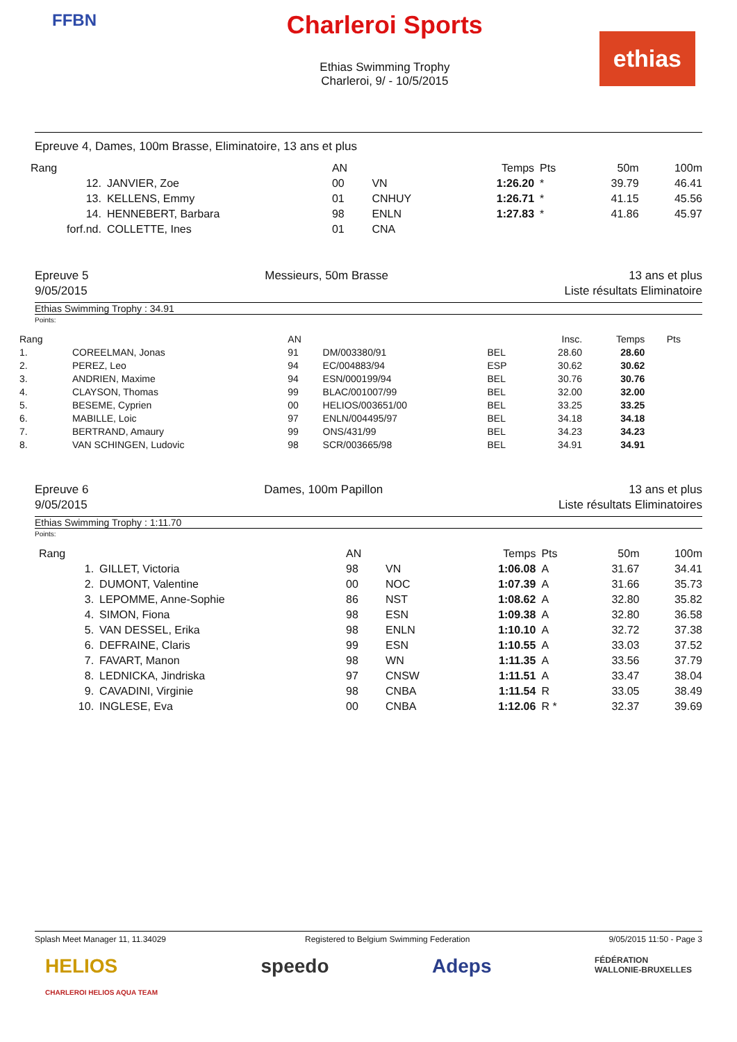FFBN
Charleroi Sports
Ethias Swimming Trophy
Charleroi, 9/ - 10/5/2015
ethias
Epreuve 4, Dames, 100m Brasse, Eliminatoire, 13 ans et plus
| Rang | | AN | | Temps | Pts | 50m | 100m |
| 12. | JANVIER, Zoe | 00 | VN | 1:26.20 | * | 39.79 | 46.41 |
| 13. | KELLENS, Emmy | 01 | CNHUY | 1:26.71 | * | 41.15 | 45.56 |
| 14. | HENNEBERT, Barbara | 98 | ENLN | 1:27.83 | * | 41.86 | 45.97 |
| forf.nd. | COLLETTE, Ines | 01 | CNA | | | | |
Epreuve 5
9/05/2015 Messieurs, 50m Brasse 13 ans et plus
Liste résultats Eliminatoire
Ethias Swimming Trophy : 34.91
Points:
| Rang | | AN | | | Insc. | Temps | Pts |
| 1. | COREELMAN, Jonas | 91 | DM/003380/91 | BEL | 28.60 | 28.60 | |
| 2. | PEREZ, Leo | 94 | EC/004883/94 | ESP | 30.62 | 30.62 | |
| 3. | ANDRIEN, Maxime | 94 | ESN/000199/94 | BEL | 30.76 | 30.76 | |
| 4. | CLAYSON, Thomas | 99 | BLAC/001007/99 | BEL | 32.00 | 32.00 | |
| 5. | BESEME, Cyprien | 00 | HELIOS/003651/00 | BEL | 33.25 | 33.25 | |
| 6. | MABILLE, Loic | 97 | ENLN/004495/97 | BEL | 34.18 | 34.18 | |
| 7. | BERTRAND, Amaury | 99 | ONS/431/99 | BEL | 34.23 | 34.23 | |
| 8. | VAN SCHINGEN, Ludovic | 98 | SCR/003665/98 | BEL | 34.91 | 34.91 | |
Epreuve 6
9/05/2015 Dames, 100m Papillon 13 ans et plus
Liste résultats Eliminatoires
Ethias Swimming Trophy : 1:11.70
Points:
| Rang | | AN | | Temps | Pts | 50m | 100m |
| 1. | GILLET, Victoria | 98 | VN | 1:06.08 | A | 31.67 | 34.41 |
| 2. | DUMONT, Valentine | 00 | NOC | 1:07.39 | A | 31.66 | 35.73 |
| 3. | LEPOMME, Anne-Sophie | 86 | NST | 1:08.62 | A | 32.80 | 35.82 |
| 4. | SIMON, Fiona | 98 | ESN | 1:09.38 | A | 32.80 | 36.58 |
| 5. | VAN DESSEL, Erika | 98 | ENLN | 1:10.10 | A | 32.72 | 37.38 |
| 6. | DEFRAINE, Claris | 99 | ESN | 1:10.55 | A | 33.03 | 37.52 |
| 7. | FAVART, Manon | 98 | WN | 1:11.35 | A | 33.56 | 37.79 |
| 8. | LEDNICKA, Jindriska | 97 | CNSW | 1:11.51 | A | 33.47 | 38.04 |
| 9. | CAVADINI, Virginie | 98 | CNBA | 1:11.54 | R | 33.05 | 38.49 |
| 10. | INGLESE, Eva | 00 | CNBA | 1:12.06 | R * | 32.37 | 39.69 |
Splash Meet Manager 11, 11.34029 Registered to Belgium Swimming Federation 9/05/2015 11:50 - Page 3
HELIOS
CHARLEROI HELIOS AQUA TEAM speedo Adeps FÉDÉRATION
WALLONIE-BRUXELLES